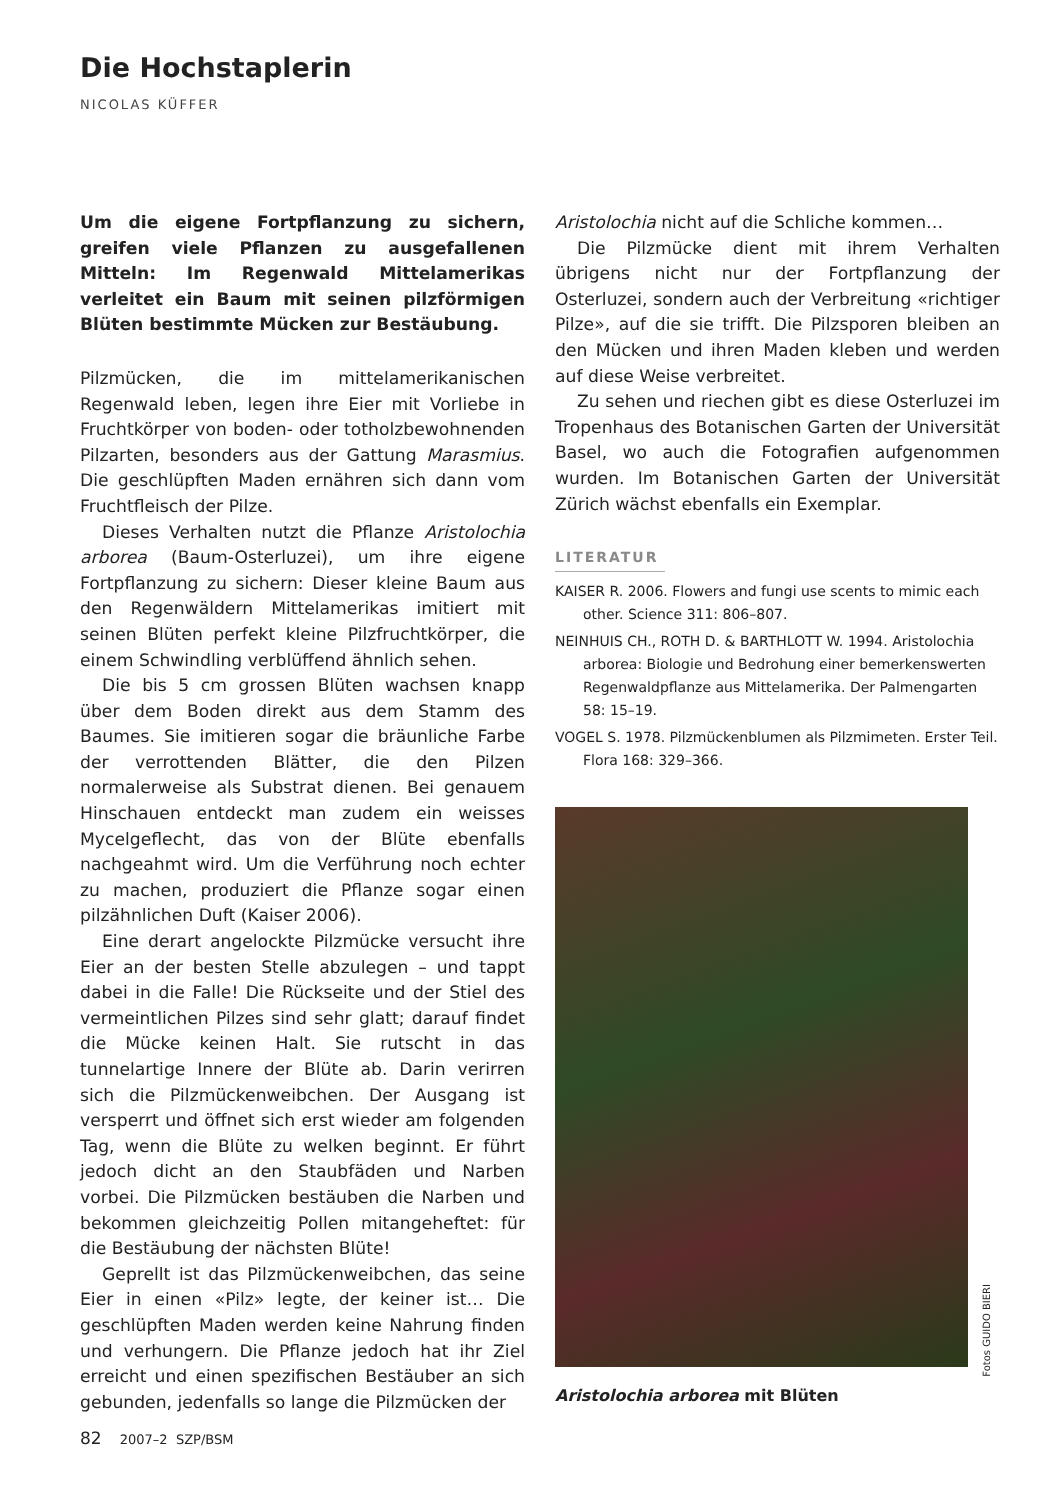Die Hochstaplerin
NICOLAS KÜFFER
Um die eigene Fortpflanzung zu sichern, greifen viele Pflanzen zu ausgefallenen Mitteln: Im Regenwald Mittelamerikas verleitet ein Baum mit seinen pilzförmigen Blüten bestimmte Mücken zur Bestäubung.
Pilzmücken, die im mittelamerikanischen Regenwald leben, legen ihre Eier mit Vorliebe in Fruchtkörper von boden- oder totholzbewohnenden Pilzarten, besonders aus der Gattung Marasmius. Die geschlüpften Maden ernähren sich dann vom Fruchtfleisch der Pilze.
Dieses Verhalten nutzt die Pflanze Aristolochia arborea (Baum-Osterluzei), um ihre eigene Fortpflanzung zu sichern: Dieser kleine Baum aus den Regenwäldern Mittelamerikas imitiert mit seinen Blüten perfekt kleine Pilzfruchtkörper, die einem Schwindling verblüffend ähnlich sehen.
Die bis 5 cm grossen Blüten wachsen knapp über dem Boden direkt aus dem Stamm des Baumes. Sie imitieren sogar die bräunliche Farbe der verrottenden Blätter, die den Pilzen normalerweise als Substrat dienen. Bei genauem Hinschauen entdeckt man zudem ein weisses Mycelgeflecht, das von der Blüte ebenfalls nachgeahmt wird. Um die Verführung noch echter zu machen, produziert die Pflanze sogar einen pilzähnlichen Duft (Kaiser 2006).
Eine derart angelockte Pilzmücke versucht ihre Eier an der besten Stelle abzulegen – und tappt dabei in die Falle! Die Rückseite und der Stiel des vermeintlichen Pilzes sind sehr glatt; darauf findet die Mücke keinen Halt. Sie rutscht in das tunnelartige Innere der Blüte ab. Darin verirren sich die Pilzmückenweibchen. Der Ausgang ist versperrt und öffnet sich erst wieder am folgenden Tag, wenn die Blüte zu welken beginnt. Er führt jedoch dicht an den Staubfäden und Narben vorbei. Die Pilzmücken bestäuben die Narben und bekommen gleichzeitig Pollen mitangeheftet: für die Bestäubung der nächsten Blüte!
Geprellt ist das Pilzmückenweibchen, das seine Eier in einen «Pilz» legte, der keiner ist… Die geschlüpften Maden werden keine Nahrung finden und verhungern. Die Pflanze jedoch hat ihr Ziel erreicht und einen spezifischen Bestäuber an sich gebunden, jedenfalls so lange die Pilzmücken der
Aristolochia nicht auf die Schliche kommen…
Die Pilzmücke dient mit ihrem Verhalten übrigens nicht nur der Fortpflanzung der Osterluzei, sondern auch der Verbreitung «richtiger Pilze», auf die sie trifft. Die Pilzsporen bleiben an den Mücken und ihren Maden kleben und werden auf diese Weise verbreitet.
Zu sehen und riechen gibt es diese Osterluzei im Tropenhaus des Botanischen Garten der Universität Basel, wo auch die Fotografien aufgenommen wurden. Im Botanischen Garten der Universität Zürich wächst ebenfalls ein Exemplar.
LITERATUR
KAISER R. 2006. Flowers and fungi use scents to mimic each other. Science 311: 806–807.
NEINHUIS CH., ROTH D. & BARTHLOTT W. 1994. Aristolochia arborea: Biologie und Bedrohung einer bemerkenswerten Regenwaldpflanze aus Mittelamerika. Der Palmengarten 58: 15–19.
VOGEL S. 1978. Pilzmückenblumen als Pilzmimeten. Erster Teil. Flora 168: 329–366.
Fotos GUIDO BIERI
Aristolochia arborea mit Blüten
82 2007–2 SZP/BSM